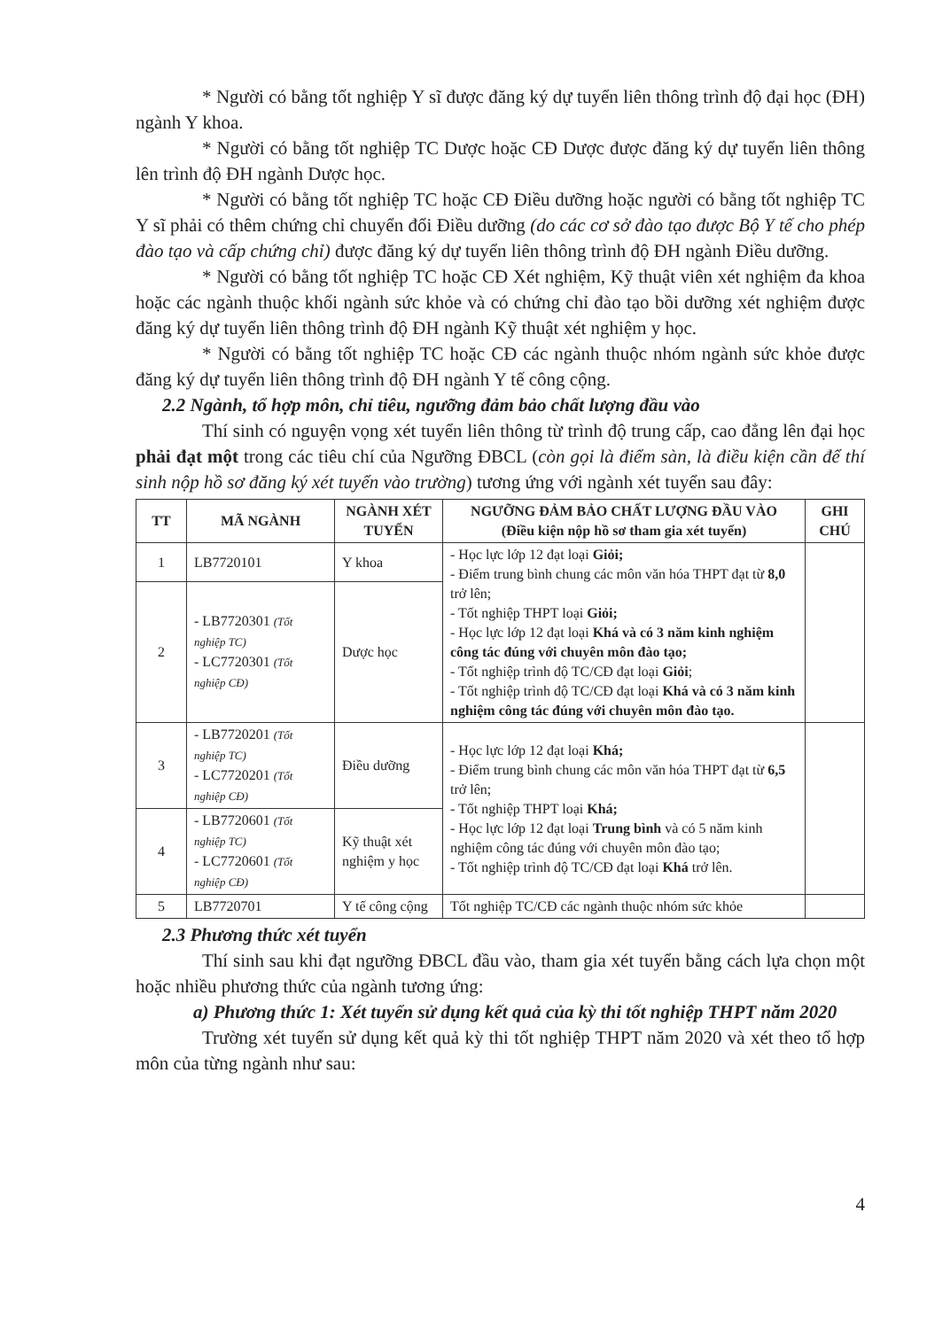* Người có bằng tốt nghiệp Y sĩ được đăng ký dự tuyển liên thông trình độ đại học (ĐH) ngành Y khoa.
* Người có bằng tốt nghiệp TC Dược hoặc CĐ Dược được đăng ký dự tuyển liên thông lên trình độ ĐH ngành Dược học.
* Người có bằng tốt nghiệp TC hoặc CĐ Điều dưỡng hoặc người có bằng tốt nghiệp TC Y sĩ phải có thêm chứng chỉ chuyển đổi Điều dưỡng (do các cơ sở đào tạo được Bộ Y tế cho phép đào tạo và cấp chứng chỉ) được đăng ký dự tuyển liên thông trình độ ĐH ngành Điều dưỡng.
* Người có bằng tốt nghiệp TC hoặc CĐ Xét nghiệm, Kỹ thuật viên xét nghiệm đa khoa hoặc các ngành thuộc khối ngành sức khỏe và có chứng chỉ đào tạo bồi dưỡng xét nghiệm được đăng ký dự tuyển liên thông trình độ ĐH ngành Kỹ thuật xét nghiệm y học.
* Người có bằng tốt nghiệp TC hoặc CĐ các ngành thuộc nhóm ngành sức khỏe được đăng ký dự tuyển liên thông trình độ ĐH ngành Y tế công cộng.
2.2 Ngành, tổ hợp môn, chỉ tiêu, ngưỡng đảm bảo chất lượng đầu vào
Thí sinh có nguyện vọng xét tuyển liên thông từ trình độ trung cấp, cao đẳng lên đại học phải đạt một trong các tiêu chí của Ngưỡng ĐBCL (còn gọi là điểm sàn, là điều kiện cần để thí sinh nộp hồ sơ đăng ký xét tuyển vào trường) tương ứng với ngành xét tuyển sau đây:
| TT | MÃ NGÀNH | NGÀNH XÉT TUYỂN | NGƯỠNG ĐẢM BẢO CHẤT LƯỢNG ĐẦU VÀO (Điều kiện nộp hồ sơ tham gia xét tuyển) | GHI CHÚ |
| --- | --- | --- | --- | --- |
| 1 | LB7720101 | Y khoa | - Học lực lớp 12 đạt loại Giỏi; - Điểm trung bình chung các môn văn hóa THPT đạt từ 8,0 trở lên; - Tốt nghiệp THPT loại Giỏi; - Học lực lớp 12 đạt loại Khá và có 3 năm kinh nghiệm công tác đúng với chuyên môn đào tạo; - Tốt nghiệp trình độ TC/CĐ đạt loại Giỏi ; - Tốt nghiệp trình độ TC/CĐ đạt loại Khá và có 3 năm kinh nghiệm công tác đúng với chuyên môn đào tạo. | |
| 2 | - LB7720301 (Tốt nghiệp TC) - LC7720301 (Tốt nghiệp CĐ) | Dược học | | |
| 3 | - LB7720201 (Tốt nghiệp TC) - LC7720201 (Tốt nghiệp CĐ) | Điều dưỡng | - Học lực lớp 12 đạt loại Khá; - Điểm trung bình chung các môn văn hóa THPT đạt từ 6,5 trở lên; - Tốt nghiệp THPT loại Khá; - Học lực lớp 12 đạt loại Trung bình và có 5 năm kinh nghiệm công tác đúng với chuyên môn đào tạo; - Tốt nghiệp trình độ TC/CĐ đạt loại Khá trở lên. | |
| 4 | - LB7720601 (Tốt nghiệp TC) - LC7720601 (Tốt nghiệp CĐ) | Kỹ thuật xét nghiệm y học | | |
| 5 | LB7720701 | Y tế công cộng | Tốt nghiệp TC/CĐ các ngành thuộc nhóm sức khỏe | |
2.3 Phương thức xét tuyển
Thí sinh sau khi đạt ngưỡng ĐBCL đầu vào, tham gia xét tuyển bằng cách lựa chọn một hoặc nhiều phương thức của ngành tương ứng:
a) Phương thức 1: Xét tuyển sử dụng kết quả của kỳ thi tốt nghiệp THPT năm 2020
Trường xét tuyển sử dụng kết quả kỳ thi tốt nghiệp THPT năm 2020 và xét theo tổ hợp môn của từng ngành như sau:
4